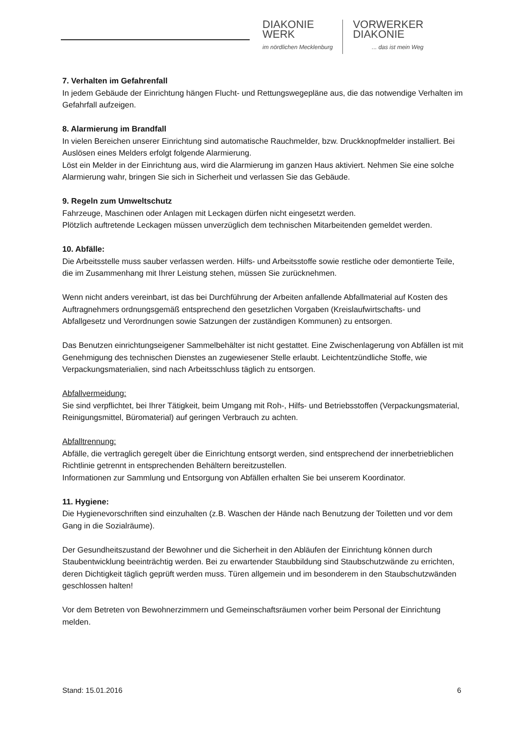DIAKONIE
WERK
im nördlichen Mecklenburg
VORWERKER
DIAKONIE... das ist mein Weg
7. Verhalten im Gefahrenfall
In jedem Gebäude der Einrichtung hängen Flucht- und Rettungswegepläne aus, die das notwendige Verhalten im Gefahrfall aufzeigen.
8. Alarmierung im Brandfall
In vielen Bereichen unserer Einrichtung sind automatische Rauchmelder, bzw. Druckknopfmelder installiert. Bei Auslösen eines Melders erfolgt folgende Alarmierung.
Löst ein Melder in der Einrichtung aus, wird die Alarmierung im ganzen Haus aktiviert. Nehmen Sie eine solche Alarmierung wahr, bringen Sie sich in Sicherheit und verlassen Sie das Gebäude.
9. Regeln zum Umweltschutz
Fahrzeuge, Maschinen oder Anlagen mit Leckagen dürfen nicht eingesetzt werden.
Plötzlich auftretende Leckagen müssen unverzüglich dem technischen Mitarbeitenden gemeldet werden.
10. Abfälle:
Die Arbeitsstelle muss sauber verlassen werden. Hilfs- und Arbeitsstoffe sowie restliche oder demontierte Teile, die im Zusammenhang mit Ihrer Leistung stehen, müssen Sie zurücknehmen.
Wenn nicht anders vereinbart, ist das bei Durchführung der Arbeiten anfallende Abfallmaterial auf Kosten des Auftragnehmers ordnungsgemäß entsprechend den gesetzlichen Vorgaben (Kreislaufwirtschafts- und Abfallgesetz und Verordnungen sowie Satzungen der zuständigen Kommunen) zu entsorgen.
Das Benutzen einrichtungseigener Sammelbehälter ist nicht gestattet. Eine Zwischenlagerung von Abfällen ist mit Genehmigung des technischen Dienstes an zugewiesener Stelle erlaubt. Leichtentzündliche Stoffe, wie Verpackungsmaterialien, sind nach Arbeitsschluss täglich zu entsorgen.
Abfallvermeidung:
Sie sind verpflichtet, bei Ihrer Tätigkeit, beim Umgang mit Roh-, Hilfs- und Betriebsstoffen (Verpackungsmaterial, Reinigungsmittel, Büromaterial) auf geringen Verbrauch zu achten.
Abfalltrennung:
Abfälle, die vertraglich geregelt über die Einrichtung entsorgt werden, sind entsprechend der innerbetrieblichen Richtlinie getrennt in entsprechenden Behältern bereitzustellen.
Informationen zur Sammlung und Entsorgung von Abfällen erhalten Sie bei unserem Koordinator.
11. Hygiene:
Die Hygienevorschriften sind einzuhalten (z.B. Waschen der Hände nach Benutzung der Toiletten und vor dem Gang in die Sozialräume).
Der Gesundheitszustand der Bewohner und die Sicherheit in den Abläufen der Einrichtung können durch Staubentwicklung beeinträchtig werden. Bei zu erwartender Staubbildung sind Staubschutzwände zu errichten, deren Dichtigkeit täglich geprüft werden muss. Türen allgemein und im besonderem in den Staubschutzwänden geschlossen halten!
Vor dem Betreten von Bewohnerzimmern und Gemeinschaftsräumen vorher beim Personal der Einrichtung melden.
Stand: 15.01.2016 6